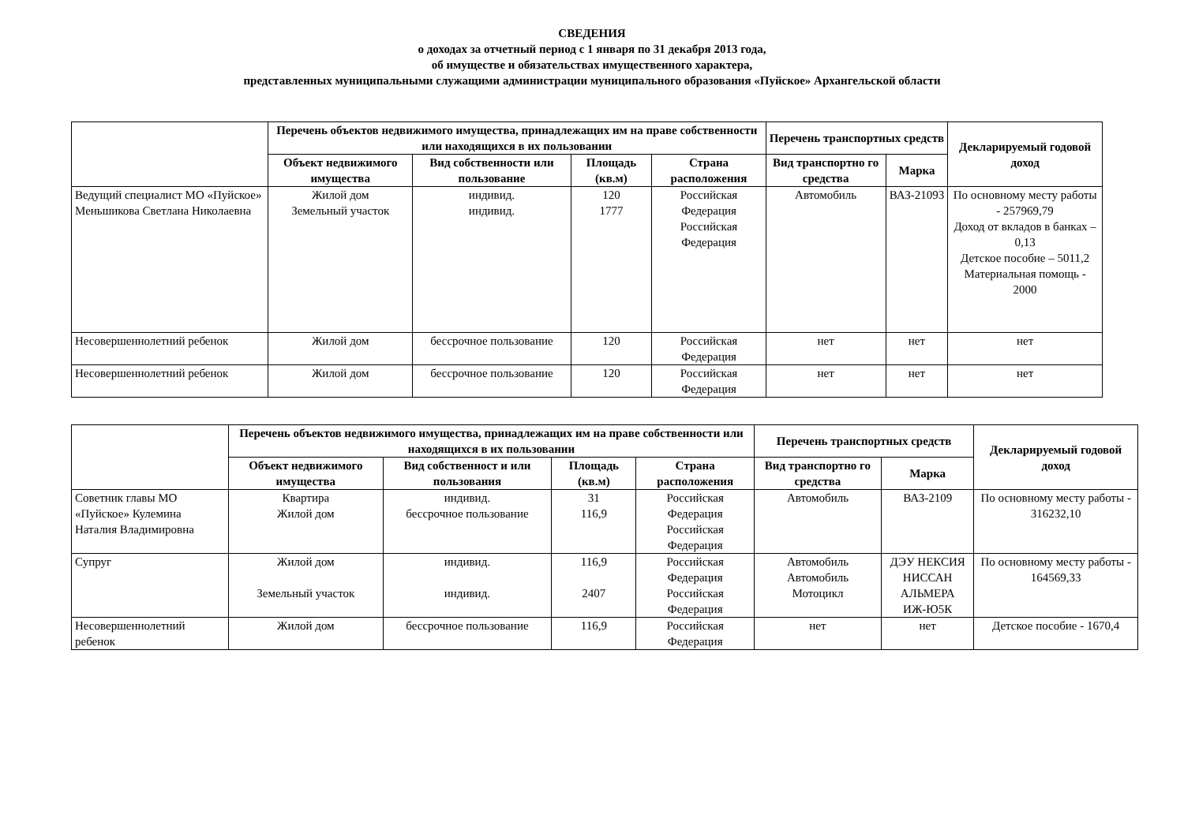СВЕДЕНИЯ
о доходах за отчетный период с 1 января по 31 декабря 2013 года,
об имуществе и обязательствах имущественного характера,
представленных муниципальными служащими администрации муниципального образования «Пуйское» Архангельской области
| | Перечень объектов недвижимого имущества, принадлежащих им на праве собственности или находящихся в их пользовании | | | | Перечень транспортных средств | | Декларируемый годовой доход |
| --- | --- | --- | --- | --- | --- | --- | --- |
| | Объект недвижимого имущества | Вид собственности или пользование | Площадь (кв.м) | Страна расположения | Вид транспортно го средства | Марка | |
| Ведущий специалист МО «Пуйское» Меньшикова Светлана Николаевна | Жилой дом Земельный участок | индивид. индивид. | 120 1777 | Российская Федерация Российская Федерация | Автомобиль | ВАЗ-21093 | По основному месту работы - 257969,79 Доход от вкладов в банках – 0,13 Детское пособие – 5011,2 Материальная помощь - 2000 |
| Несовершеннолетний ребенок | Жилой дом | бессрочное пользование | 120 | Российская Федерация | нет | нет | нет |
| Несовершеннолетний ребенок | Жилой дом | бессрочное пользование | 120 | Российская Федерация | нет | нет | нет |
| | Перечень объектов недвижимого имущества, принадлежащих им на праве собственности или находящихся в их пользовании | | | | Перечень транспортных средств | | Декларируемый годовой доход |
| --- | --- | --- | --- | --- | --- | --- | --- |
| | Объект недвижимого имущества | Вид собственност и или пользования | Площадь (кв.м) | Страна расположения | Вид транспортно го средства | Марка | |
| Советник главы МО «Пуйское» Кулемина Наталия Владимировна | Квартира Жилой дом | индивид. бессрочное пользование | 31 116,9 | Российская Федерация Российская Федерация | Автомобиль | ВАЗ-2109 | По основному месту работы - 316232,10 |
| Супруг | Жилой дом Земельный участок | индивид. индивид. | 116,9 2407 | Российская Федерация Российская Федерация | Автомобиль Автомобиль Мотоцикл | ДЭУ НЕКСИЯ НИССАН АЛЬМЕРА ИЖ-Ю5К | По основному месту работы - 164569,33 |
| Несовершеннолетний ребенок | Жилой дом | бессрочное пользование | 116,9 | Российская Федерация | нет | нет | Детское пособие - 1670,4 |